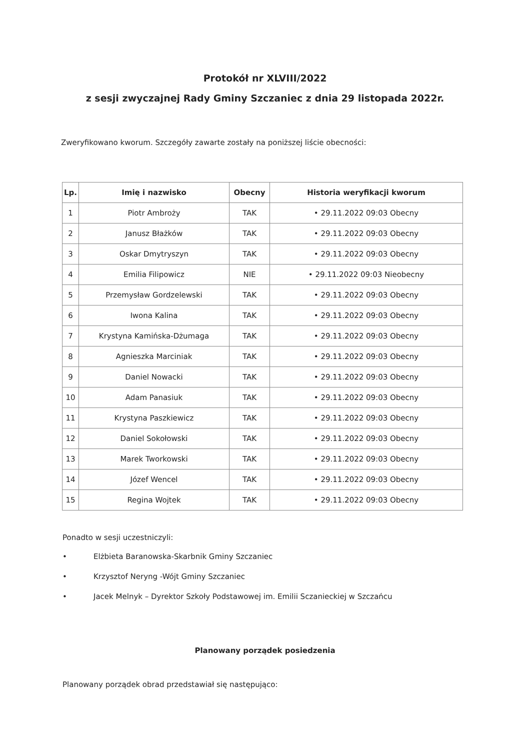Protokół nr XLVIII/2022
z sesji zwyczajnej Rady Gminy Szczaniec z dnia 29 listopada 2022r.
Zweryfikowano kworum. Szczegóły zawarte zostały na poniższej liście obecności:
| Lp. | Imię i nazwisko | Obecny | Historia weryfikacji kworum |
| --- | --- | --- | --- |
| 1 | Piotr Ambroży | TAK | • 29.11.2022 09:03 Obecny |
| 2 | Janusz Błażków | TAK | • 29.11.2022 09:03 Obecny |
| 3 | Oskar Dmytryszyn | TAK | • 29.11.2022 09:03 Obecny |
| 4 | Emilia Filipowicz | NIE | • 29.11.2022 09:03 Nieobecny |
| 5 | Przemysław Gordzelewski | TAK | • 29.11.2022 09:03 Obecny |
| 6 | Iwona Kalina | TAK | • 29.11.2022 09:03 Obecny |
| 7 | Krystyna Kamińska-Dżumaga | TAK | • 29.11.2022 09:03 Obecny |
| 8 | Agnieszka Marciniak | TAK | • 29.11.2022 09:03 Obecny |
| 9 | Daniel Nowacki | TAK | • 29.11.2022 09:03 Obecny |
| 10 | Adam Panasiuk | TAK | • 29.11.2022 09:03 Obecny |
| 11 | Krystyna Paszkiewicz | TAK | • 29.11.2022 09:03 Obecny |
| 12 | Daniel Sokołowski | TAK | • 29.11.2022 09:03 Obecny |
| 13 | Marek Tworkowski | TAK | • 29.11.2022 09:03 Obecny |
| 14 | Józef Wencel | TAK | • 29.11.2022 09:03 Obecny |
| 15 | Regina Wojtek | TAK | • 29.11.2022 09:03 Obecny |
Ponadto w sesji uczestniczyli:
• Elżbieta Baranowska-Skarbnik Gminy Szczaniec
• Krzysztof Neryng -Wójt Gminy Szczaniec
• Jacek Melnyk – Dyrektor Szkoły Podstawowej im. Emilii Sczanieckiej w Szczańcu
Planowany porządek posiedzenia
Planowany porządek obrad przedstawiał się następująco: